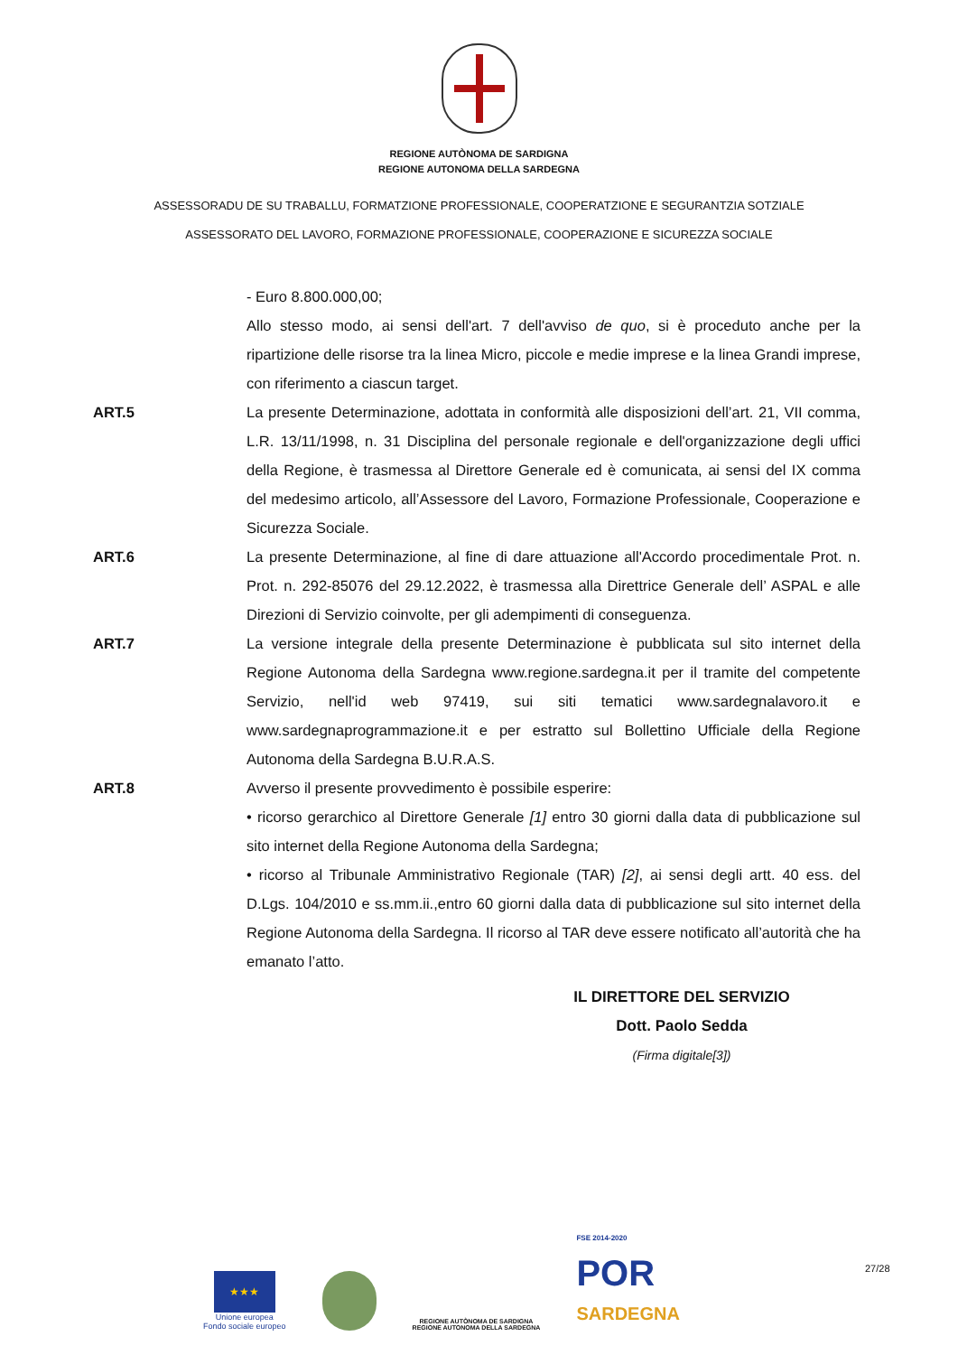REGIONE AUTÒNOMA DE SARDIGNA
REGIONE AUTONOMA DELLA SARDEGNA
ASSESSORADU DE SU TRABALLU, FORMATZIONE PROFESSIONALE, COOPERATZIONE E SEGURANTZIA SOTZIALE
ASSESSORATO DEL LAVORO, FORMAZIONE PROFESSIONALE, COOPERAZIONE E SICUREZZA SOCIALE
- Euro 8.800.000,00;
Allo stesso modo, ai sensi dell'art. 7 dell'avviso de quo, si è proceduto anche per la ripartizione delle risorse tra la linea Micro, piccole e medie imprese e la linea Grandi imprese, con riferimento a ciascun target.
ART.5 La presente Determinazione, adottata in conformità alle disposizioni dell’art. 21, VII comma, L.R. 13/11/1998, n. 31 Disciplina del personale regionale e dell'organizzazione degli uffici della Regione, è trasmessa al Direttore Generale ed è comunicata, ai sensi del IX comma del medesimo articolo, all’Assessore del Lavoro, Formazione Professionale, Cooperazione e Sicurezza Sociale.
ART.6 La presente Determinazione, al fine di dare attuazione all'Accordo procedimentale Prot. n. Prot. n. 292-85076 del 29.12.2022, è trasmessa alla Direttrice Generale dell’ ASPAL e alle Direzioni di Servizio coinvolte, per gli adempimenti di conseguenza.
ART.7 La versione integrale della presente Determinazione è pubblicata sul sito internet della Regione Autonoma della Sardegna www.regione.sardegna.it per il tramite del competente Servizio, nell'id web 97419, sui siti tematici www.sardegnalavoro.it e www.sardegnaprogrammazione.it e per estratto sul Bollettino Ufficiale della Regione Autonoma della Sardegna B.U.R.A.S.
ART.8 Avverso il presente provvedimento è possibile esperire:
• ricorso gerarchico al Direttore Generale [1] entro 30 giorni dalla data di pubblicazione sul sito internet della Regione Autonoma della Sardegna;
• ricorso al Tribunale Amministrativo Regionale (TAR) [2], ai sensi degli artt. 40 ess. del D.Lgs. 104/2010 e ss.mm.ii.,entro 60 giorni dalla data di pubblicazione sul sito internet della Regione Autonoma della Sardegna. Il ricorso al TAR deve essere notificato all’autorità che ha emanato l’atto.
IL DIRETTORE DEL SERVIZIO
Dott. Paolo Sedda
(Firma digitale[3])
★★★
Unione europea
Fondo sociale europeo
REGIONE AUTÒNOMA DE SARDIGNA
REGIONE AUTONOMA DELLA SARDEGNA
FSE 2014-2020
POR
SARDEGNA
27/28